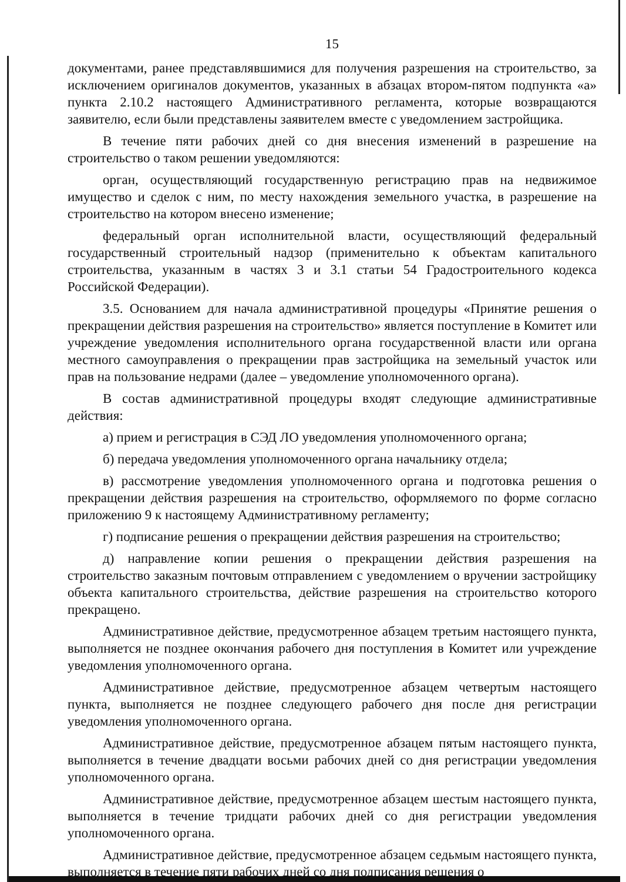15
документами, ранее представлявшимися для получения разрешения на строительство, за исключением оригиналов документов, указанных в абзацах втором-пятом подпункта «а» пункта 2.10.2 настоящего Административного регламента, которые возвращаются заявителю, если были представлены заявителем вместе с уведомлением застройщика.
В течение пяти рабочих дней со дня внесения изменений в разрешение на строительство о таком решении уведомляются:
орган, осуществляющий государственную регистрацию прав на недвижимое имущество и сделок с ним, по месту нахождения земельного участка, в разрешение на строительство на котором внесено изменение;
федеральный орган исполнительной власти, осуществляющий федеральный государственный строительный надзор (применительно к объектам капитального строительства, указанным в частях 3 и 3.1 статьи 54 Градостроительного кодекса Российской Федерации).
3.5. Основанием для начала административной процедуры «Принятие решения о прекращении действия разрешения на строительство» является поступление в Комитет или учреждение уведомления исполнительного органа государственной власти или органа местного самоуправления о прекращении прав застройщика на земельный участок или прав на пользование недрами (далее – уведомление уполномоченного органа).
В состав административной процедуры входят следующие административные действия:
а) прием и регистрация в СЭД ЛО уведомления уполномоченного органа;
б) передача уведомления уполномоченного органа начальнику отдела;
в) рассмотрение уведомления уполномоченного органа и подготовка решения о прекращении действия разрешения на строительство, оформляемого по форме согласно приложению 9 к настоящему Административному регламенту;
г) подписание решения о прекращении действия разрешения на строительство;
д) направление копии решения о прекращении действия разрешения на строительство заказным почтовым отправлением с уведомлением о вручении застройщику объекта капитального строительства, действие разрешения на строительство которого прекращено.
Административное действие, предусмотренное абзацем третьим настоящего пункта, выполняется не позднее окончания рабочего дня поступления в Комитет или учреждение уведомления уполномоченного органа.
Административное действие, предусмотренное абзацем четвертым настоящего пункта, выполняется не позднее следующего рабочего дня после дня регистрации уведомления уполномоченного органа.
Административное действие, предусмотренное абзацем пятым настоящего пункта, выполняется в течение двадцати восьми рабочих дней со дня регистрации уведомления уполномоченного органа.
Административное действие, предусмотренное абзацем шестым настоящего пункта, выполняется в течение тридцати рабочих дней со дня регистрации уведомления уполномоченного органа.
Административное действие, предусмотренное абзацем седьмым настоящего пункта, выполняется в течение пяти рабочих дней со дня подписания решения о